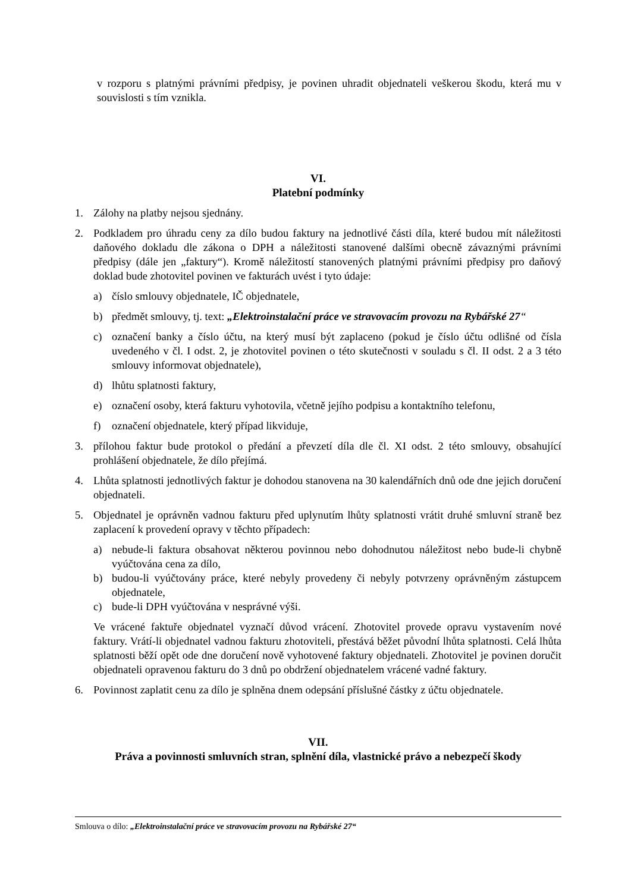v rozporu s platnými právními předpisy, je povinen uhradit objednateli veškerou škodu, která mu v souvislosti s tím vznikla.
VI.
Platební podmínky
1. Zálohy na platby nejsou sjednány.
2. Podkladem pro úhradu ceny za dílo budou faktury na jednotlivé části díla, které budou mít náležitosti daňového dokladu dle zákona o DPH a náležitosti stanovené dalšími obecně závaznými právními předpisy (dále jen „faktury“). Kromě náležitostí stanovených platnými právními předpisy pro daňový doklad bude zhotovitel povinen ve fakturách uvést i tyto údaje:
a) číslo smlouvy objednatele, IČ objednatele,
b) předmět smlouvy, tj. text: „Elektroinstalační práce ve stravovacím provozu na Rybářské 27“
c) označení banky a číslo účtu, na který musí být zaplaceno (pokud je číslo účtu odlišné od čísla uvedeného v čl. I odst. 2, je zhotovitel povinen o této skutečnosti v souladu s čl. II odst. 2 a 3 této smlouvy informovat objednatele),
d) lhůtu splatnosti faktury,
e) označení osoby, která fakturu vyhotovila, včetně jejího podpisu a kontaktního telefonu,
f) označení objednatele, který případ likviduje,
3. přílohou faktur bude protokol o předání a převzetí díla dle čl. XI odst. 2 této smlouvy, obsahující prohlášení objednatele, že dílo přejímá.
4. Lhůta splatnosti jednotlivých faktur je dohodou stanovena na 30 kalendářních dnů ode dne jejich doručení objednateli.
5. Objednatel je oprávněn vadnou fakturu před uplynutím lhůty splatnosti vrátit druhé smluvní straně bez zaplacení k provedení opravy v těchto případech:
a) nebude-li faktura obsahovat některou povinnou nebo dohodnutou náležitost nebo bude-li chybně vyúčtována cena za dílo,
b) budou-li vyúčtovány práce, které nebyly provedeny či nebyly potvrzeny oprávněným zástupcem objednatele,
c) bude-li DPH vyúčtována v nesprávné výši.
Ve vrácené faktuře objednatel vyznačí důvod vrácení. Zhotovitel provede opravu vystavením nové faktury. Vrátí-li objednatel vadnou fakturu zhotoviteli, přestává běžet původní lhůta splatnosti. Celá lhůta splatnosti běží opět ode dne doručení nově vyhotovené faktury objednateli. Zhotovitel je povinen doručit objednateli opravenou fakturu do 3 dnů po obdržení objednatelem vrácené vadné faktury.
6. Povinnost zaplatit cenu za dílo je splněna dnem odepsání příslušné částky z účtu objednatele.
VII.
Práva a povinnosti smluvních stran, splnění díla, vlastnické právo a nebezpečí škody
Smlouva o dílo: „Elektroinstalační práce ve stravovacím provozu na Rybářské 27“